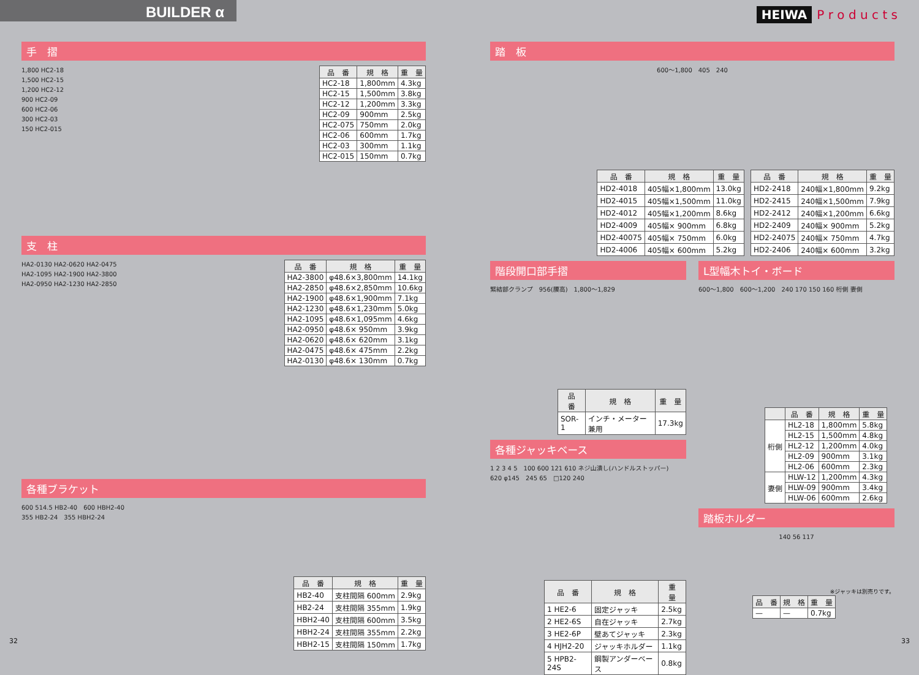BUILDER α
HEIWA P r o d u c t s
手　摺
1,800 HC2-18
1,500 HC2-15
1,200 HC2-12
900 HC2-09
600 HC2-06
300 HC2-03
150 HC2-015
| 品 番 | 規 格 | 重 量 |
| --- | --- | --- |
| HC2-18 | 1,800mm | 4.3kg |
| HC2-15 | 1,500mm | 3.8kg |
| HC2-12 | 1,200mm | 3.3kg |
| HC2-09 | 900mm | 2.5kg |
| HC2-075 | 750mm | 2.0kg |
| HC2-06 | 600mm | 1.7kg |
| HC2-03 | 300mm | 1.1kg |
| HC2-015 | 150mm | 0.7kg |
支　柱
HA2-0130 HA2-0620 HA2-0475
HA2-1095 HA2-1900 HA2-3800
HA2-0950 HA2-1230 HA2-2850
| 品 番 | 規 格 | 重 量 |
| --- | --- | --- |
| HA2-3800 | φ48.6×3,800mm | 14.1kg |
| HA2-2850 | φ48.6×2,850mm | 10.6kg |
| HA2-1900 | φ48.6×1,900mm | 7.1kg |
| HA2-1230 | φ48.6×1,230mm | 5.0kg |
| HA2-1095 | φ48.6×1,095mm | 4.6kg |
| HA2-0950 | φ48.6× 950mm | 3.9kg |
| HA2-0620 | φ48.6× 620mm | 3.1kg |
| HA2-0475 | φ48.6× 475mm | 2.2kg |
| HA2-0130 | φ48.6× 130mm | 0.7kg |
各種ブラケット
600 514.5 HB2-40　600 HBH2-40
355 HB2-24　355 HBH2-24
| 品 番 | 規 格 | 重 量 |
| --- | --- | --- |
| HB2-40 | 支柱間隔 600mm | 2.9kg |
| HB2-24 | 支柱間隔 355mm | 1.9kg |
| HBH2-40 | 支柱間隔 600mm | 3.5kg |
| HBH2-24 | 支柱間隔 355mm | 2.2kg |
| HBH2-15 | 支柱間隔 150mm | 1.7kg |
踏　板
600～1,800　405　240
| 品 番 | 規 格 | 重 量 |
| --- | --- | --- |
| HD2-4018 | 405幅×1,800mm | 13.0kg |
| HD2-4015 | 405幅×1,500mm | 11.0kg |
| HD2-4012 | 405幅×1,200mm | 8.6kg |
| HD2-4009 | 405幅× 900mm | 6.8kg |
| HD2-40075 | 405幅× 750mm | 6.0kg |
| HD2-4006 | 405幅× 600mm | 5.2kg |
| 品 番 | 規 格 | 重 量 |
| --- | --- | --- |
| HD2-2418 | 240幅×1,800mm | 9.2kg |
| HD2-2415 | 240幅×1,500mm | 7.9kg |
| HD2-2412 | 240幅×1,200mm | 6.6kg |
| HD2-2409 | 240幅× 900mm | 5.2kg |
| HD2-24075 | 240幅× 750mm | 4.7kg |
| HD2-2406 | 240幅× 600mm | 3.2kg |
階段開口部手摺
緊結部クランプ　956(腰高)　1,800～1,829
| 品 番 | 規 格 | 重 量 |
| --- | --- | --- |
| SOR-1 | インチ・メーター兼用 | 17.3kg |
各種ジャッキベース
1 2 3 4 5　100 600 121 610 ネジ山潰し(ハンドルストッパー)　620 φ145　245 65　□120 240
| 品 番 | 規 格 | 重 量 |
| --- | --- | --- |
| 1 HE2-6 | 固定ジャッキ | 2.5kg |
| 2 HE2-6S | 自在ジャッキ | 2.7kg |
| 3 HE2-6P | 壁あてジャッキ | 2.3kg |
| 4 HJH2-20 | ジャッキホルダー | 1.1kg |
| 5 HPB2-24S | 鋼製アンダーベース | 0.8kg |
L型幅木トイ・ボード
600～1,800　600～1,200　240 170 150 160 桁側 妻側
| | 品 番 | 規 格 | 重 量 |
| --- | --- | --- | --- |
| 桁側 | HL2-18 | 1,800mm | 5.8kg |
| | HL2-15 | 1,500mm | 4.8kg |
| | HL2-12 | 1,200mm | 4.0kg |
| | HL2-09 | 900mm | 3.1kg |
| | HL2-06 | 600mm | 2.3kg |
| 妻側 | HLW-12 | 1,200mm | 4.3kg |
| | HLW-09 | 900mm | 3.4kg |
| | HLW-06 | 600mm | 2.6kg |
踏板ホルダー
140 56 117
※ジャッキは別売りです。
| 品 番 | 規 格 | 重 量 |
| --- | --- | --- |
| — | — | 0.7kg |
32 33